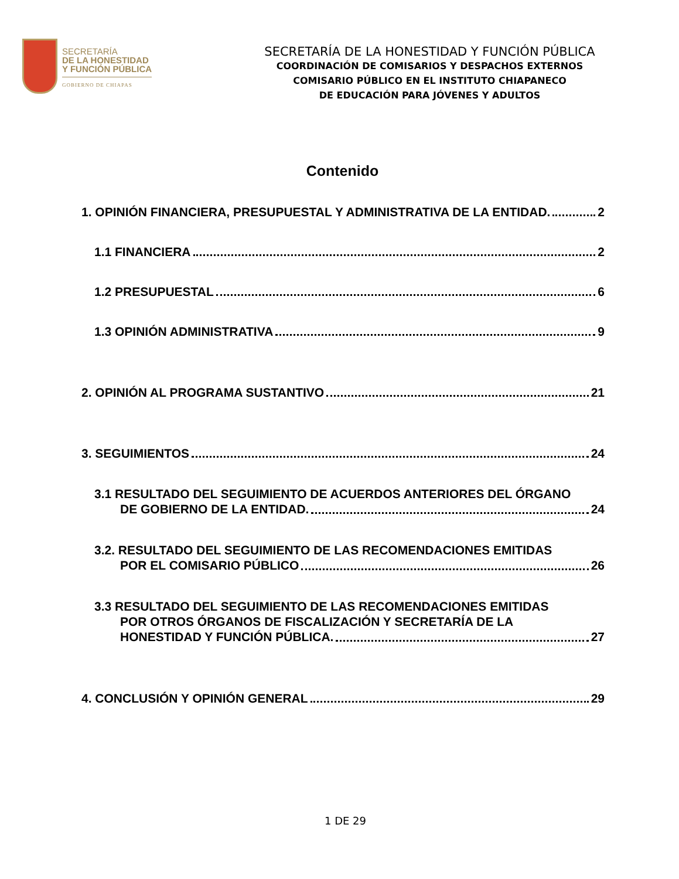SECRETARÍA
DE LA HONESTIDAD
Y FUNCIÓN PÚBLICA
GOBIERNO DE CHIAPAS
SECRETARÍA DE LA HONESTIDAD Y FUNCIÓN PÚBLICA
COORDINACIÓN DE COMISARIOS Y DESPACHOS EXTERNOS
COMISARIO PÚBLICO EN EL INSTITUTO CHIAPANECO
DE EDUCACIÓN PARA JÓVENES Y ADULTOS
Contenido
1. OPINIÓN FINANCIERA, PRESUPUESTAL Y ADMINISTRATIVA DE LA ENTIDAD. 2
1.1 FINANCIERA 2
1.2 PRESUPUESTAL 6
1.3 OPINIÓN ADMINISTRATIVA 9
2. OPINIÓN AL PROGRAMA SUSTANTIVO 21
3. SEGUIMIENTOS 24
3.1 RESULTADO DEL SEGUIMIENTO DE ACUERDOS ANTERIORES DEL ÓRGANO
DE GOBIERNO DE LA ENTIDAD. 24
3.2. RESULTADO DEL SEGUIMIENTO DE LAS RECOMENDACIONES EMITIDAS
POR EL COMISARIO PÚBLICO 26
3.3 RESULTADO DEL SEGUIMIENTO DE LAS RECOMENDACIONES EMITIDAS
POR OTROS ÓRGANOS DE FISCALIZACIÓN Y SECRETARÍA DE LA
HONESTIDAD Y FUNCIÓN PÚBLICA. 27
4. CONCLUSIÓN Y OPINIÓN GENERAL 29
1 DE 29